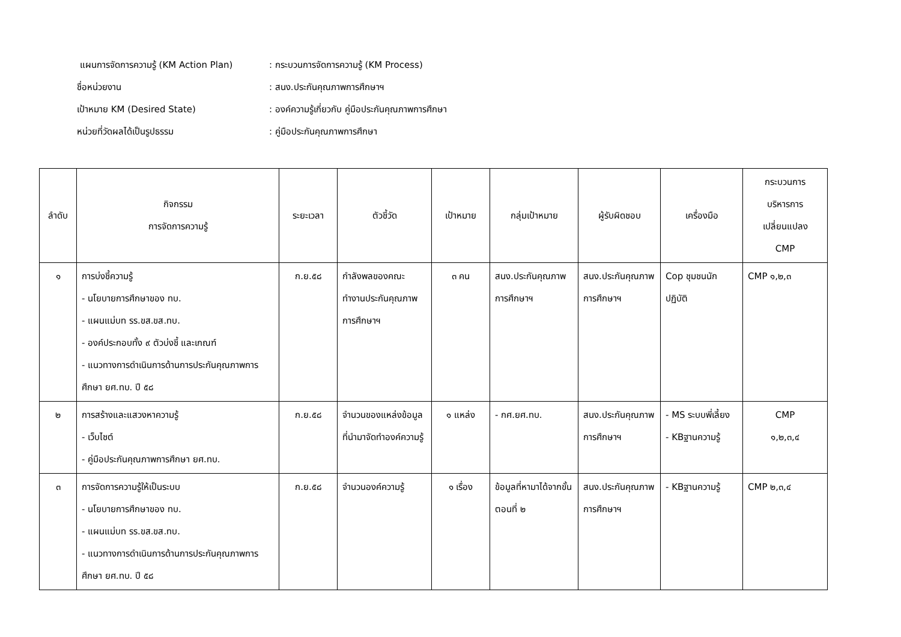แผนการจัดการความรู้ (KM Action Plan): กระบวนการจัดการความรู้ (KM Process)
ชื่อหน่วยงาน: สนง.ประกันคุณภาพการศึกษาฯ
เป้าหมาย KM (Desired State): องค์ความรู้เกี่ยวกับ คู่มือประกันคุณภาพการศึกษา
หน่วยที่วัดผลได้เป็นรูปธรรม: คู่มือประกันคุณภาพการศึกษา
| ลำดับ | กิจกรรม การจัดการความรู้ | ระยะเวลา | ตัวชี้วัด | เป้าหมาย | กลุ่มเป้าหมาย | ผู้รับผิดชอบ | เครื่องมือ | กระบวนการ บริหารการ เปลี่ยนแปลง CMP |
| --- | --- | --- | --- | --- | --- | --- | --- | --- |
| ๑ | การบ่งชี้ความรู้ - นโยบายการศึกษาของ ทบ. - แผนแม่บท รร.ขส.ขส.ทบ. - องค์ประกอบทั้ง ๙ ตัวบ่งชี้ และเกณฑ์ - แนวทางการดำเนินการด้านการประกันคุณภาพการศึกษา ยศ.ทบ. ปี ๕๘ | ก.ย.๕๘ | กำลังพลของคณะทำงานประกันคุณภาพการศึกษาฯ | ๓ คน | สนง.ประกันคุณภาพการศึกษาฯ | สนง.ประกันคุณภาพการศึกษาฯ | Cop ชุมชนนักปฏิบัติ | CMP ๑,๒,๓ |
| ๒ | การสร้างและแสวงหาความรู้ - เว็บไซต์ - คู่มือประกันคุณภาพการศึกษา ยศ.ทบ. | ก.ย.๕๘ | จำนวนของแหล่งข้อมูลที่นำมาจัดทำองค์ความรู้ | ๑ แหล่ง | - กศ.ยศ.ทบ. | สนง.ประกันคุณภาพการศึกษาฯ | - MS ระบบพี่เลี้ยง - KBฐานความรู้ | CMP ๑,๒,๓,๔ |
| ๓ | การจัดการความรู้ให้เป็นระบบ - นโยบายการศึกษาของ ทบ. - แผนแม่บท รร.ขส.ขส.ทบ. - แนวทางการดำเนินการด้านการประกันคุณภาพการศึกษา ยศ.ทบ. ปี ๕๘ | ก.ย.๕๘ | จำนวนองค์ความรู้ | ๑ เรื่อง | ข้อมูลที่หามาได้จากขั้นตอนที่ ๒ | สนง.ประกันคุณภาพการศึกษาฯ | - KBฐานความรู้ | CMP ๒,๓,๔ |